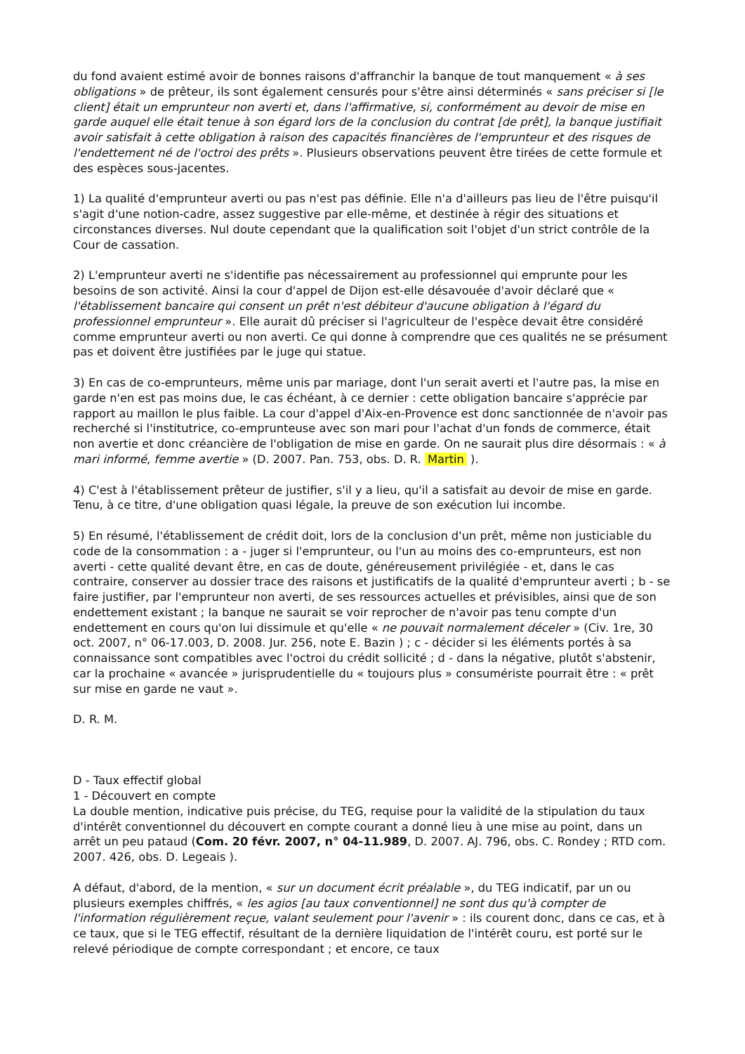du fond avaient estimé avoir de bonnes raisons d'affranchir la banque de tout manquement « à ses obligations » de prêteur, ils sont également censurés pour s'être ainsi déterminés « sans préciser si [le client] était un emprunteur non averti et, dans l'affirmative, si, conformément au devoir de mise en garde auquel elle était tenue à son égard lors de la conclusion du contrat [de prêt], la banque justifiait avoir satisfait à cette obligation à raison des capacités financières de l'emprunteur et des risques de l'endettement né de l'octroi des prêts ». Plusieurs observations peuvent être tirées de cette formule et des espèces sous-jacentes.
1) La qualité d'emprunteur averti ou pas n'est pas définie. Elle n'a d'ailleurs pas lieu de l'être puisqu'il s'agit d'une notion-cadre, assez suggestive par elle-même, et destinée à régir des situations et circonstances diverses. Nul doute cependant que la qualification soit l'objet d'un strict contrôle de la Cour de cassation.
2) L'emprunteur averti ne s'identifie pas nécessairement au professionnel qui emprunte pour les besoins de son activité. Ainsi la cour d'appel de Dijon est-elle désavouée d'avoir déclaré que « l'établissement bancaire qui consent un prêt n'est débiteur d'aucune obligation à l'égard du professionnel emprunteur ». Elle aurait dû préciser si l'agriculteur de l'espèce devait être considéré comme emprunteur averti ou non averti. Ce qui donne à comprendre que ces qualités ne se présument pas et doivent être justifiées par le juge qui statue.
3) En cas de co-emprunteurs, même unis par mariage, dont l'un serait averti et l'autre pas, la mise en garde n'en est pas moins due, le cas échéant, à ce dernier : cette obligation bancaire s'apprécie par rapport au maillon le plus faible. La cour d'appel d'Aix-en-Provence est donc sanctionnée de n'avoir pas recherché si l'institutrice, co-emprunteuse avec son mari pour l'achat d'un fonds de commerce, était non avertie et donc créancière de l'obligation de mise en garde. On ne saurait plus dire désormais : « à mari informé, femme avertie » (D. 2007. Pan. 753, obs. D. R. Martin ).
4) C'est à l'établissement prêteur de justifier, s'il y a lieu, qu'il a satisfait au devoir de mise en garde. Tenu, à ce titre, d'une obligation quasi légale, la preuve de son exécution lui incombe.
5) En résumé, l'établissement de crédit doit, lors de la conclusion d'un prêt, même non justiciable du code de la consommation : a - juger si l'emprunteur, ou l'un au moins des co-emprunteurs, est non averti - cette qualité devant être, en cas de doute, généreusement privilégiée - et, dans le cas contraire, conserver au dossier trace des raisons et justificatifs de la qualité d'emprunteur averti ; b - se faire justifier, par l'emprunteur non averti, de ses ressources actuelles et prévisibles, ainsi que de son endettement existant ; la banque ne saurait se voir reprocher de n'avoir pas tenu compte d'un endettement en cours qu'on lui dissimule et qu'elle « ne pouvait normalement déceler » (Civ. 1re, 30 oct. 2007, n° 06-17.003, D. 2008. Jur. 256, note E. Bazin ) ; c - décider si les éléments portés à sa connaissance sont compatibles avec l'octroi du crédit sollicité ; d - dans la négative, plutôt s'abstenir, car la prochaine « avancée » jurisprudentielle du « toujours plus » consumériste pourrait être : « prêt sur mise en garde ne vaut ».
D. R. M.
D - Taux effectif global
1 - Découvert en compte
La double mention, indicative puis précise, du TEG, requise pour la validité de la stipulation du taux d'intérêt conventionnel du découvert en compte courant a donné lieu à une mise au point, dans un arrêt un peu pataud (Com. 20 févr. 2007, n° 04-11.989, D. 2007. AJ. 796, obs. C. Rondey ; RTD com. 2007. 426, obs. D. Legeais ).
A défaut, d'abord, de la mention, « sur un document écrit préalable », du TEG indicatif, par un ou plusieurs exemples chiffrés, « les agios [au taux conventionnel] ne sont dus qu'à compter de l'information régulièrement reçue, valant seulement pour l'avenir » : ils courent donc, dans ce cas, et à ce taux, que si le TEG effectif, résultant de la dernière liquidation de l'intérêt couru, est porté sur le relevé périodique de compte correspondant ; et encore, ce taux